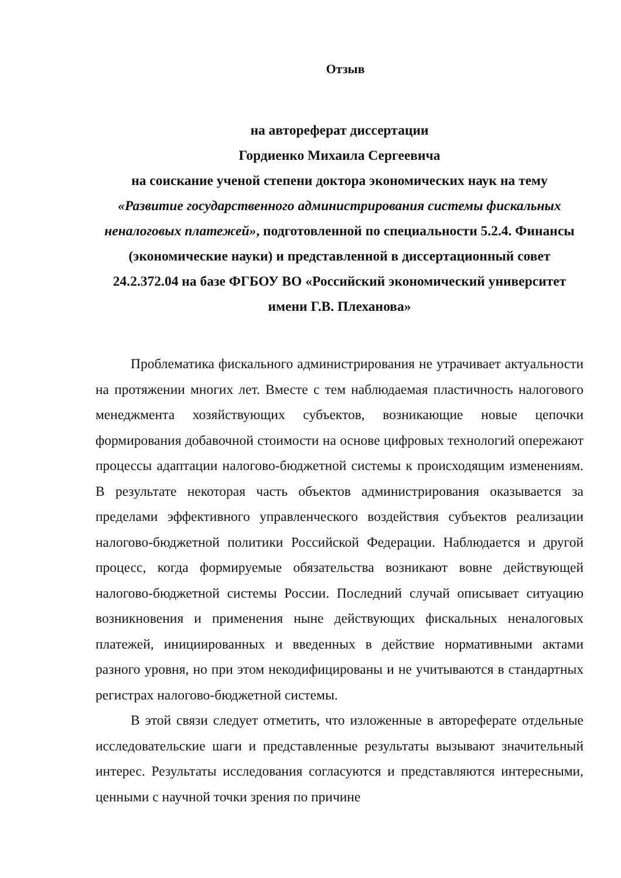Отзыв
на автореферат диссертации
Гордиенко Михаила Сергеевича
на соискание ученой степени доктора экономических наук на тему
«Развитие государственного администрирования системы фискальных неналоговых платежей», подготовленной по специальности 5.2.4. Финансы (экономические науки) и представленной в диссертационный совет 24.2.372.04 на базе ФГБОУ ВО «Российский экономический университет имени Г.В. Плеханова»
Проблематика фискального администрирования не утрачивает актуальности на протяжении многих лет. Вместе с тем наблюдаемая пластичность налогового менеджмента хозяйствующих субъектов, возникающие новые цепочки формирования добавочной стоимости на основе цифровых технологий опережают процессы адаптации налогово-бюджетной системы к происходящим изменениям. В результате некоторая часть объектов администрирования оказывается за пределами эффективного управленческого воздействия субъектов реализации налогово-бюджетной политики Российской Федерации. Наблюдается и другой процесс, когда формируемые обязательства возникают вовне действующей налогово-бюджетной системы России. Последний случай описывает ситуацию возникновения и применения ныне действующих фискальных неналоговых платежей, инициированных и введенных в действие нормативными актами разного уровня, но при этом некодифицированы и не учитываются в стандартных регистрах налогово-бюджетной системы.
В этой связи следует отметить, что изложенные в автореферате отдельные исследовательские шаги и представленные результаты вызывают значительный интерес. Результаты исследования согласуются и представляются интересными, ценными с научной точки зрения по причине